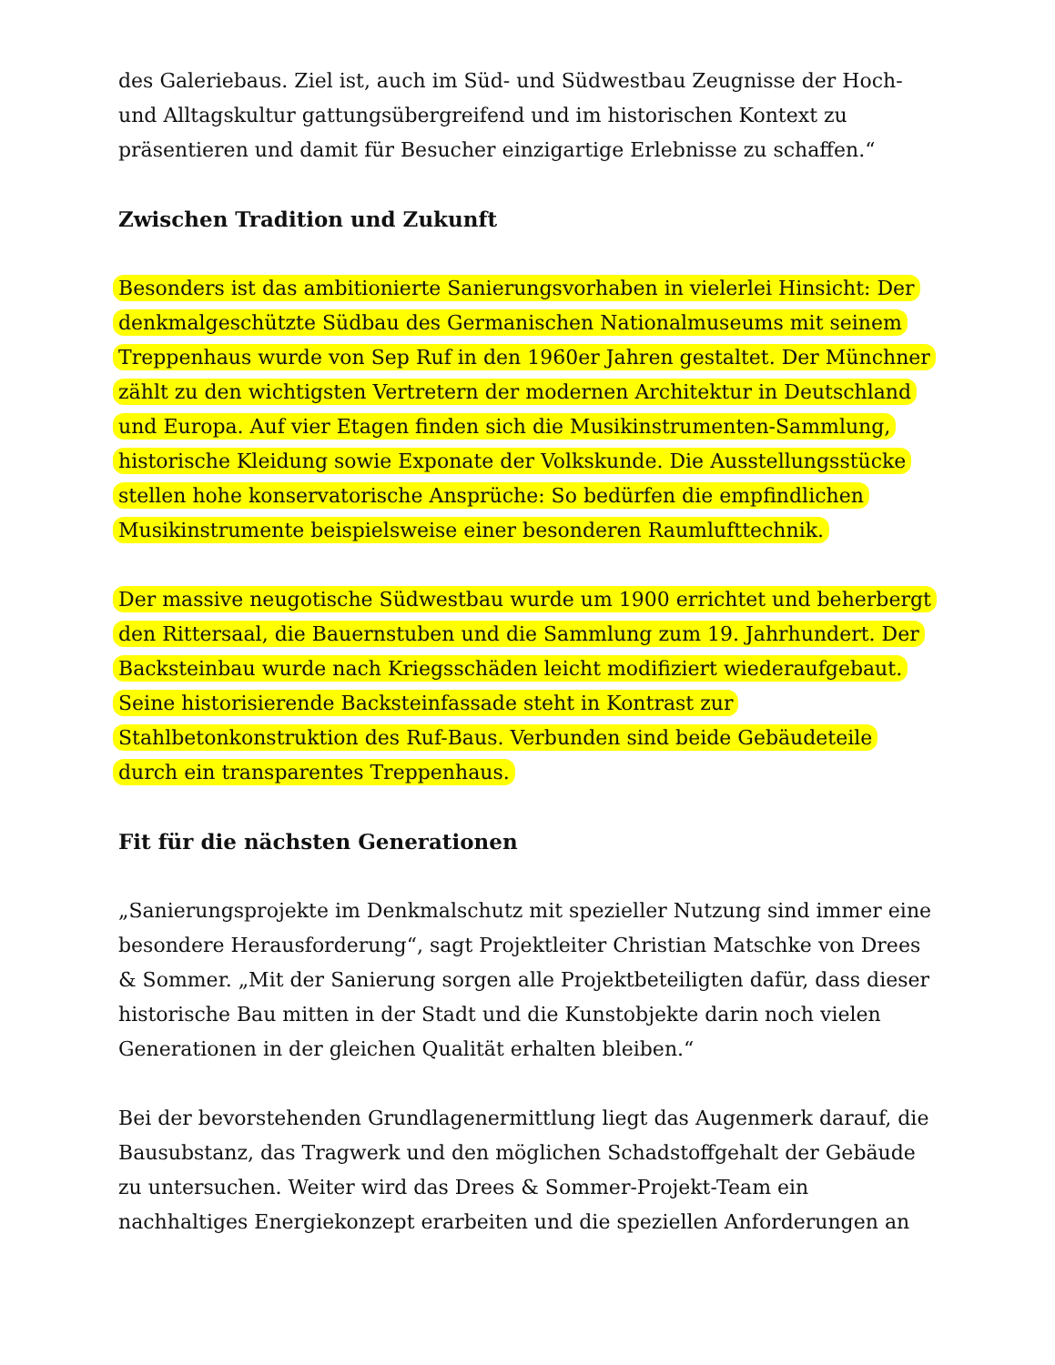des Galeriebaus. Ziel ist, auch im Süd- und Südwestbau Zeugnisse der Hoch- und Alltagskultur gattungsübergreifend und im historischen Kontext zu präsentieren und damit für Besucher einzigartige Erlebnisse zu schaffen.“
Zwischen Tradition und Zukunft
Besonders ist das ambitionierte Sanierungsvorhaben in vielerlei Hinsicht: Der denkmalgeschützte Südbau des Germanischen Nationalmuseums mit seinem Treppenhaus wurde von Sep Ruf in den 1960er Jahren gestaltet. Der Münchner zählt zu den wichtigsten Vertretern der modernen Architektur in Deutschland und Europa. Auf vier Etagen finden sich die Musikinstrumenten-Sammlung, historische Kleidung sowie Exponate der Volkskunde. Die Ausstellungsstücke stellen hohe konservatorische Ansprüche: So bedürfen die empfindlichen Musikinstrumente beispielsweise einer besonderen Raumlufttechnik.
Der massive neugotische Südwestbau wurde um 1900 errichtet und beherbergt den Rittersaal, die Bauernstuben und die Sammlung zum 19. Jahrhundert. Der Backsteinbau wurde nach Kriegsschäden leicht modifiziert wiederaufgebaut. Seine historisierende Backsteinfassade steht in Kontrast zur Stahlbetonkonstruktion des Ruf-Baus. Verbunden sind beide Gebäudeteile durch ein transparentes Treppenhaus.
Fit für die nächsten Generationen
„Sanierungsprojekte im Denkmalschutz mit spezieller Nutzung sind immer eine besondere Herausforderung“, sagt Projektleiter Christian Matschke von Drees & Sommer. „Mit der Sanierung sorgen alle Projektbeteiligten dafür, dass dieser historische Bau mitten in der Stadt und die Kunstobjekte darin noch vielen Generationen in der gleichen Qualität erhalten bleiben.“
Bei der bevorstehenden Grundlagenermittlung liegt das Augenmerk darauf, die Bausubstanz, das Tragwerk und den möglichen Schadstoffgehalt der Gebäude zu untersuchen. Weiter wird das Drees & Sommer-Projekt-Team ein nachhaltiges Energiekonzept erarbeiten und die speziellen Anforderungen an